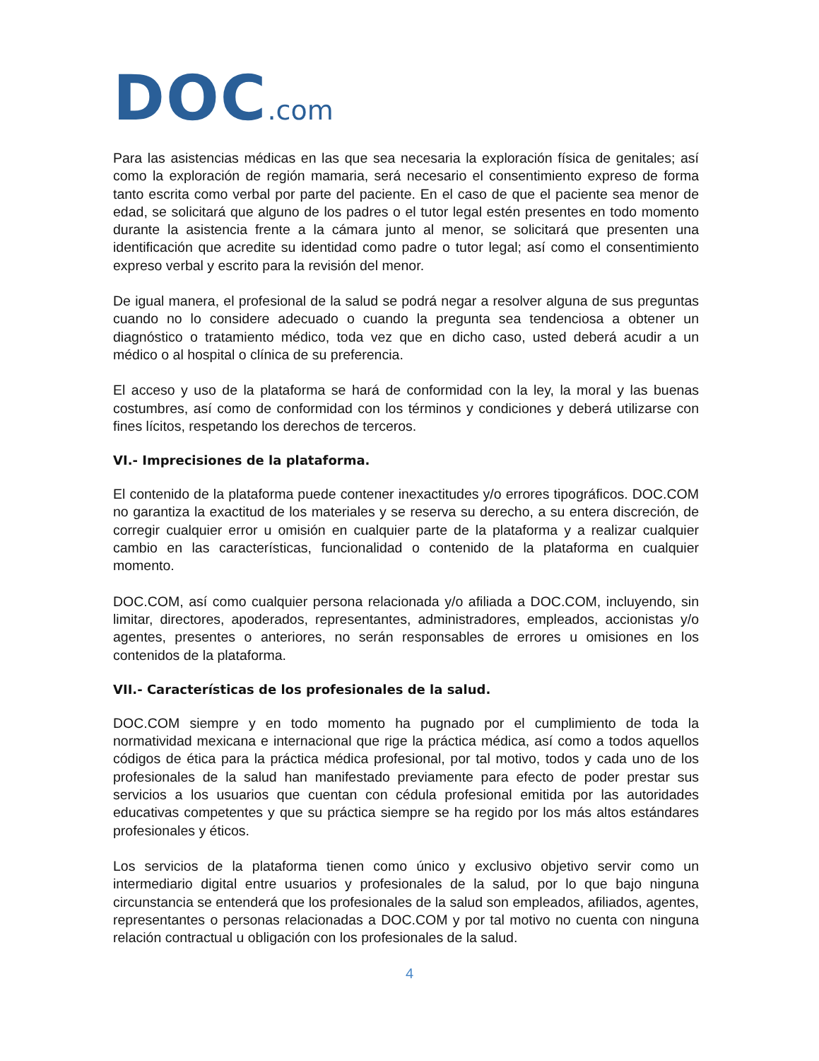DOC.com
Para las asistencias médicas en las que sea necesaria la exploración física de genitales; así como la exploración de región mamaria, será necesario el consentimiento expreso de forma tanto escrita como verbal por parte del paciente. En el caso de que el paciente sea menor de edad, se solicitará que alguno de los padres o el tutor legal estén presentes en todo momento durante la asistencia frente a la cámara junto al menor, se solicitará que presenten una identificación que acredite su identidad como padre o tutor legal; así como el consentimiento expreso verbal y escrito para la revisión del menor.
De igual manera, el profesional de la salud se podrá negar a resolver alguna de sus preguntas cuando no lo considere adecuado o cuando la pregunta sea tendenciosa a obtener un diagnóstico o tratamiento médico, toda vez que en dicho caso, usted deberá acudir a un médico o al hospital o clínica de su preferencia.
El acceso y uso de la plataforma se hará de conformidad con la ley, la moral y las buenas costumbres, así como de conformidad con los términos y condiciones y deberá utilizarse con fines lícitos, respetando los derechos de terceros.
VI.- Imprecisiones de la plataforma.
El contenido de la plataforma puede contener inexactitudes y/o errores tipográficos. DOC.COM no garantiza la exactitud de los materiales y se reserva su derecho, a su entera discreción, de corregir cualquier error u omisión en cualquier parte de la plataforma y a realizar cualquier cambio en las características, funcionalidad o contenido de la plataforma en cualquier momento.
DOC.COM, así como cualquier persona relacionada y/o afiliada a DOC.COM, incluyendo, sin limitar, directores, apoderados, representantes, administradores, empleados, accionistas y/o agentes, presentes o anteriores, no serán responsables de errores u omisiones en los contenidos de la plataforma.
VII.- Características de los profesionales de la salud.
DOC.COM siempre y en todo momento ha pugnado por el cumplimiento de toda la normatividad mexicana e internacional que rige la práctica médica, así como a todos aquellos códigos de ética para la práctica médica profesional, por tal motivo, todos y cada uno de los profesionales de la salud han manifestado previamente para efecto de poder prestar sus servicios a los usuarios que cuentan con cédula profesional emitida por las autoridades educativas competentes y que su práctica siempre se ha regido por los más altos estándares profesionales y éticos.
Los servicios de la plataforma tienen como único y exclusivo objetivo servir como un intermediario digital entre usuarios y profesionales de la salud, por lo que bajo ninguna circunstancia se entenderá que los profesionales de la salud son empleados, afiliados, agentes, representantes o personas relacionadas a DOC.COM y por tal motivo no cuenta con ninguna relación contractual u obligación con los profesionales de la salud.
4